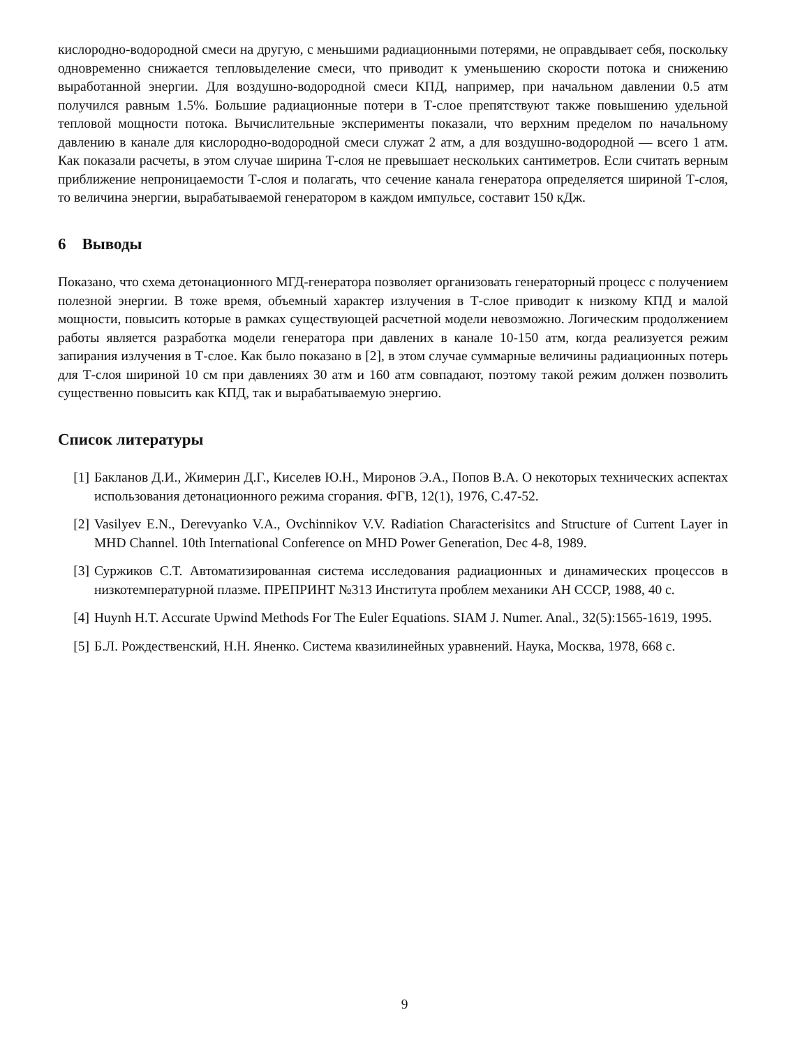кислородно-водородной смеси на другую, с меньшими радиационными потерями, не оправдывает себя, поскольку одновременно снижается тепловыделение смеси, что приводит к уменьшению скорости потока и снижению выработанной энергии. Для воздушно-водородной смеси КПД, например, при начальном давлении 0.5 атм получился равным 1.5%. Большие радиационные потери в Т-слое препятствуют также повышению удельной тепловой мощности потока. Вычислительные эксперименты показали, что верхним пределом по начальному давлению в канале для кислородно-водородной смеси служат 2 атм, а для воздушно-водородной — всего 1 атм. Как показали расчеты, в этом случае ширина Т-слоя не превышает нескольких сантиметров. Если считать верным приближение непроницаемости Т-слоя и полагать, что сечение канала генератора определяется шириной Т-слоя, то величина энергии, вырабатываемой генератором в каждом импульсе, составит 150 кДж.
6 Выводы
Показано, что схема детонационного МГД-генератора позволяет организовать генераторный процесс с получением полезной энергии. В тоже время, объемный характер излучения в Т-слое приводит к низкому КПД и малой мощности, повысить которые в рамках существующей расчетной модели невозможно. Логическим продолжением работы является разработка модели генератора при давлених в канале 10-150 атм, когда реализуется режим запирания излучения в Т-слое. Как было показано в [2], в этом случае суммарные величины радиационных потерь для Т-слоя шириной 10 см при давлениях 30 атм и 160 атм совпадают, поэтому такой режим должен позволить существенно повысить как КПД, так и вырабатываемую энергию.
Список литературы
[1] Бакланов Д.И., Жимерин Д.Г., Киселев Ю.Н., Миронов Э.А., Попов В.А. О некоторых технических аспектах использования детонационного режима сгорания. ФГВ, 12(1), 1976, С.47-52.
[2] Vasilyev E.N., Derevyanko V.A., Ovchinnikov V.V. Radiation Characterisitcs and Structure of Current Layer in MHD Channel. 10th International Conference on MHD Power Generation, Dec 4-8, 1989.
[3] Суржиков С.Т. Автоматизированная система исследования радиационных и динамических процессов в низкотемпературной плазме. ПРЕПРИНТ №313 Института проблем механики АН СССР, 1988, 40 с.
[4] Huynh H.T. Accurate Upwind Methods For The Euler Equations. SIAM J. Numer. Anal., 32(5):1565-1619, 1995.
[5] Б.Л. Рождественский, Н.Н. Яненко. Система квазилинейных уравнений. Наука, Москва, 1978, 668 с.
9